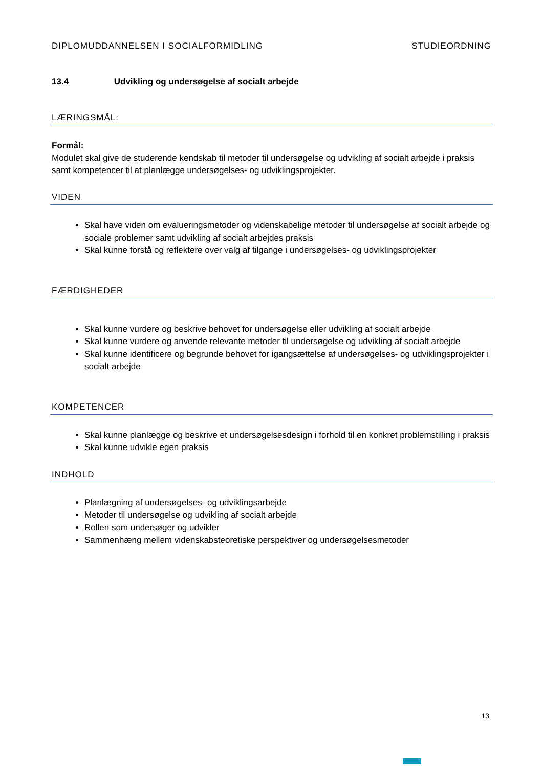DIPLOMUDDANNELSEN I SOCIALFORMIDLING STUDIEORDNING
13.4 Udvikling og undersøgelse af socialt arbejde
LÆRINGSMÅL:
Formål:
Modulet skal give de studerende kendskab til metoder til undersøgelse og udvikling af socialt arbejde i praksis samt kompetencer til at planlægge undersøgelses- og udviklingsprojekter.
VIDEN
Skal have viden om evalueringsmetoder og videnskabelige metoder til undersøgelse af socialt arbejde og sociale problemer samt udvikling af socialt arbejdes praksis
Skal kunne forstå og reflektere over valg af tilgange i undersøgelses- og udviklingsprojekter
FÆRDIGHEDER
Skal kunne vurdere og beskrive behovet for undersøgelse eller udvikling af socialt arbejde
Skal kunne vurdere og anvende relevante metoder til undersøgelse og udvikling af socialt arbejde
Skal kunne identificere og begrunde behovet for igangsættelse af undersøgelses- og udviklingsprojekter i socialt arbejde
KOMPETENCER
Skal kunne planlægge og beskrive et undersøgelsesdesign i forhold til en konkret problemstilling i praksis
Skal kunne udvikle egen praksis
INDHOLD
Planlægning af undersøgelses- og udviklingsarbejde
Metoder til undersøgelse og udvikling af socialt arbejde
Rollen som undersøger og udvikler
Sammenhæng mellem videnskabsteoretiske perspektiver og undersøgelsesmetoder
13